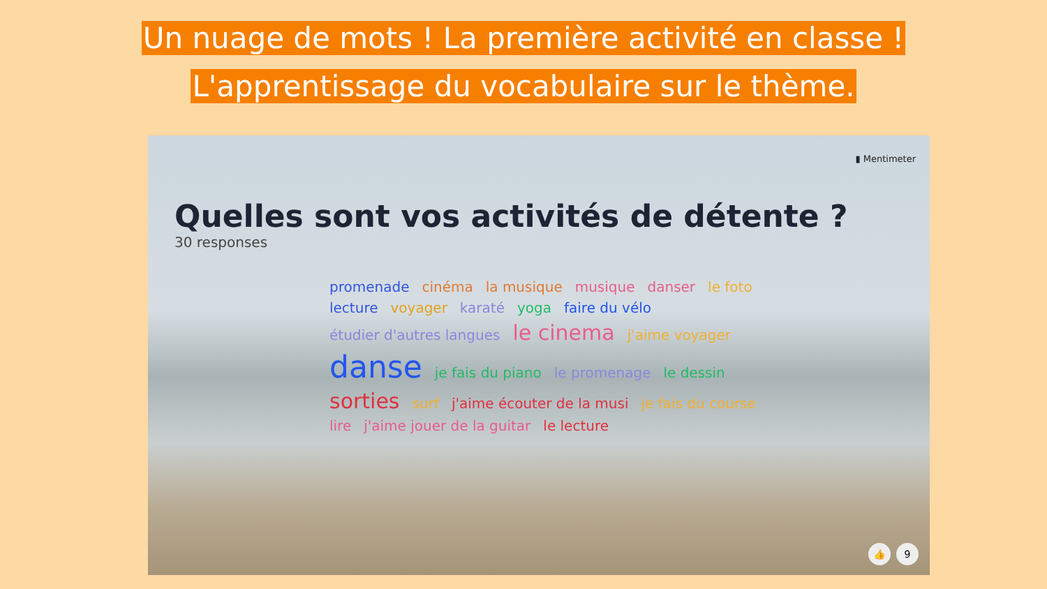Un nuage de mots ! La première activité en classe !
L'apprentissage du vocabulaire sur le thème.
▮ Mentimeter
Quelles sont vos activités de détente ?
30 responses
promenade cinéma la musique musique danser le foto lecture voyager karaté yoga faire du vélo étudier d'autres langues le cinema j'aime voyager danse je fais du piano le promenage le dessin sorties surf j'aime écouter de la musi je fais du course lire j'aime jouer de la guitar le lecture
👍 9